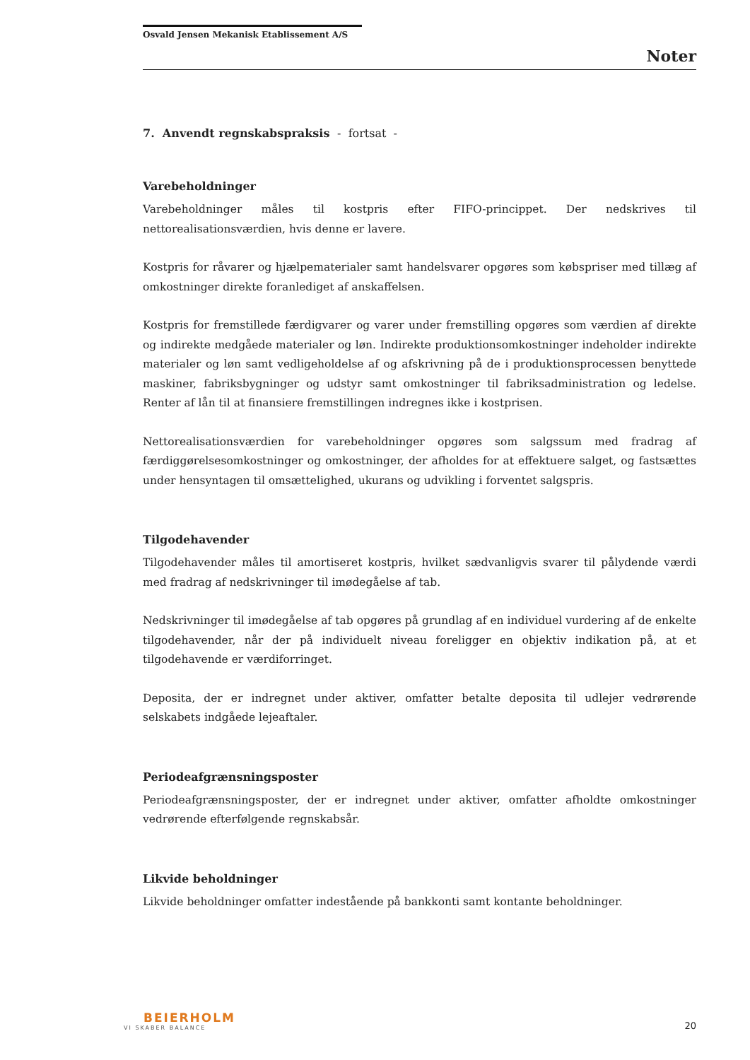Osvald Jensen Mekanisk Etablissement A/S
Noter
7. Anvendt regnskabspraksis - fortsat -
Varebeholdninger
Varebeholdninger måles til kostpris efter FIFO-princippet. Der nedskrives til nettorealisationsværdien, hvis denne er lavere.
Kostpris for råvarer og hjælpematerialer samt handelsvarer opgøres som købspriser med tillæg af omkostninger direkte foranlediget af anskaffelsen.
Kostpris for fremstillede færdigvarer og varer under fremstilling opgøres som værdien af direkte og indirekte medgåede materialer og løn. Indirekte produktionsomkostninger indeholder indirekte materialer og løn samt vedligeholdelse af og afskrivning på de i produktionsprocessen benyttede maskiner, fabriksbygninger og udstyr samt omkostninger til fabriksadministration og ledelse. Renter af lån til at finansiere fremstillingen indregnes ikke i kostprisen.
Nettorealisationsværdien for varebeholdninger opgøres som salgssum med fradrag af færdiggørelsesomkostninger og omkostninger, der afholdes for at effektuere salget, og fastsættes under hensyntagen til omsættelighed, ukurans og udvikling i forventet salgspris.
Tilgodehavender
Tilgodehavender måles til amortiseret kostpris, hvilket sædvanligvis svarer til pålydende værdi med fradrag af nedskrivninger til imødegåelse af tab.
Nedskrivninger til imødegåelse af tab opgøres på grundlag af en individuel vurdering af de enkelte tilgodehavender, når der på individuelt niveau foreligger en objektiv indikation på, at et tilgodehavende er værdiforringet.
Deposita, der er indregnet under aktiver, omfatter betalte deposita til udlejer vedrørende selskabets indgåede lejeaftaler.
Periodeafgrænsningsposter
Periodeafgrænsningsposter, der er indregnet under aktiver, omfatter afholdte omkostninger vedrørende efterfølgende regnskabsår.
Likvide beholdninger
Likvide beholdninger omfatter indestående på bankkonti samt kontante beholdninger.
BEIERHOLM
VI SKABER BALANCE
20